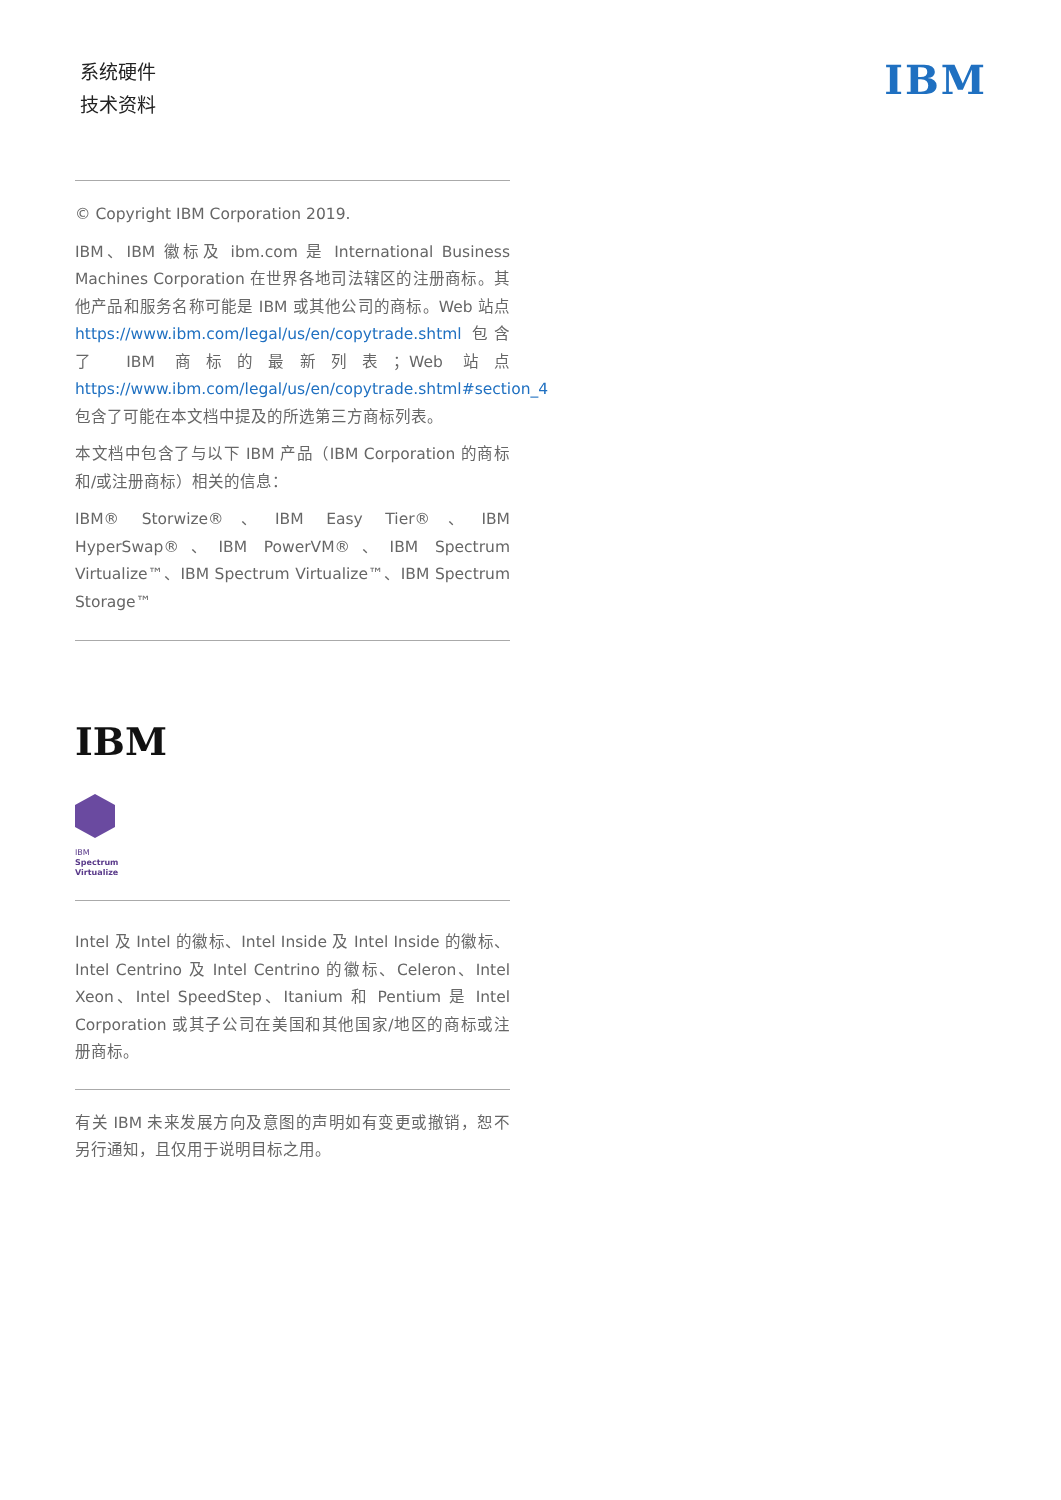系统硬件
技术资料
IBM
© Copyright IBM Corporation 2019.
IBM、IBM 徽标及 ibm.com 是 International Business Machines Corporation 在世界各地司法辖区的注册商标。其他产品和服务名称可能是 IBM 或其他公司的商标。Web 站点 https://www.ibm.com/legal/us/en/copytrade.shtml 包含了 IBM 商标的最新列表；Web 站点 https://www.ibm.com/legal/us/en/copytrade.shtml#section_4 包含了可能在本文档中提及的所选第三方商标列表。
本文档中包含了与以下 IBM 产品（IBM Corporation 的商标和/或注册商标）相关的信息：
IBM® Storwize®、IBM Easy Tier®、IBM HyperSwap®、IBM PowerVM®、IBM Spectrum Virtualize™、IBM Spectrum Virtualize™、IBM Spectrum Storage™
IBM
IBM
Spectrum
Virtualize
Intel 及 Intel 的徽标、Intel Inside 及 Intel Inside 的徽标、Intel Centrino 及 Intel Centrino 的徽标、Celeron、Intel Xeon、Intel SpeedStep、Itanium 和 Pentium 是 Intel Corporation 或其子公司在美国和其他国家/地区的商标或注册商标。
有关 IBM 未来发展方向及意图的声明如有变更或撤销，恕不另行通知，且仅用于说明目标之用。